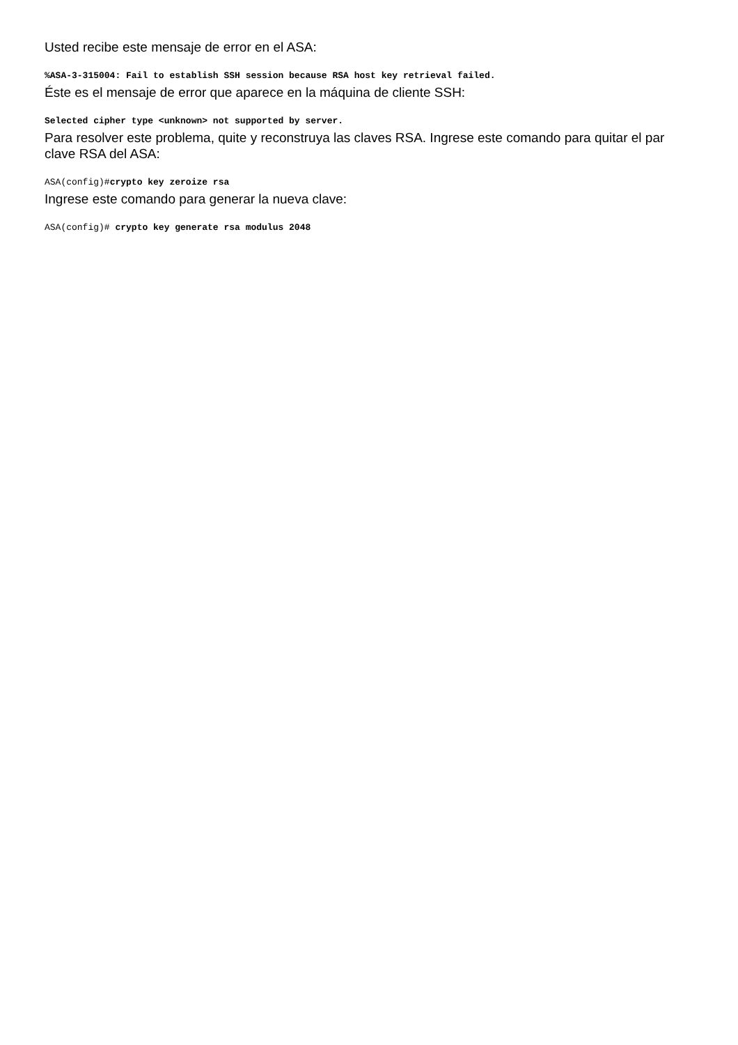Usted recibe este mensaje de error en el ASA:
%ASA-3-315004: Fail to establish SSH session because RSA host key retrieval failed.
Éste es el mensaje de error que aparece en la máquina de cliente SSH:
Selected cipher type <unknown> not supported by server.
Para resolver este problema, quite y reconstruya las claves RSA. Ingrese este comando para quitar el par clave RSA del ASA:
ASA(config)#crypto key zeroize rsa
Ingrese este comando para generar la nueva clave:
ASA(config)# crypto key generate rsa modulus 2048